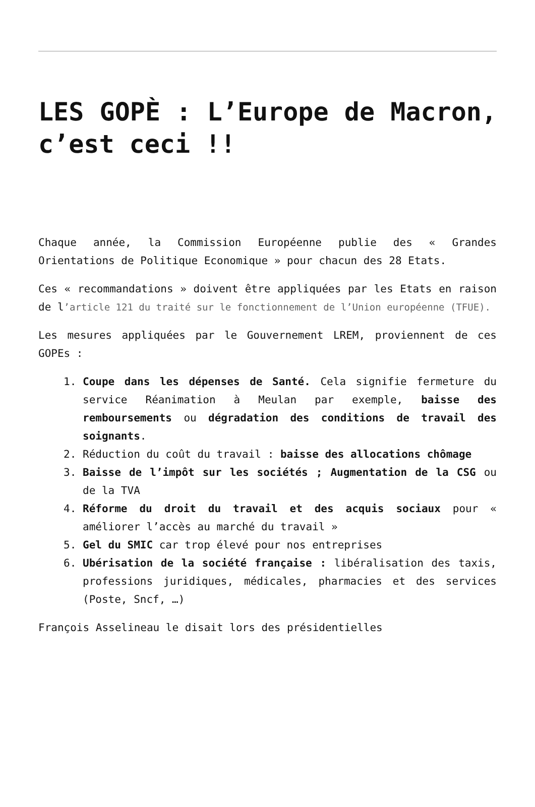LES GOPÈ : L’Europe de Macron, c’est ceci !!
Chaque année, la Commission Européenne publie des « Grandes Orientations de Politique Economique » pour chacun des 28 Etats.
Ces « recommandations » doivent être appliquées par les Etats en raison de l’article 121 du traité sur le fonctionnement de l’Union européenne (TFUE).
Les mesures appliquées par le Gouvernement LREM, proviennent de ces GOPEs :
1. Coupe dans les dépenses de Santé. Cela signifie fermeture du service Réanimation à Meulan par exemple, baisse des remboursements ou dégradation des conditions de travail des soignants.
2. Réduction du coût du travail : baisse des allocations chômage
3. Baisse de l’impôt sur les sociétés ; Augmentation de la CSG ou de la TVA
4. Réforme du droit du travail et des acquis sociaux pour « améliorer l’accès au marché du travail »
5. Gel du SMIC car trop élevé pour nos entreprises
6. Ubérisation de la société française : libéralisation des taxis, professions juridiques, médicales, pharmacies et des services (Poste, Sncf, …)
François Asselineau le disait lors des présidentielles